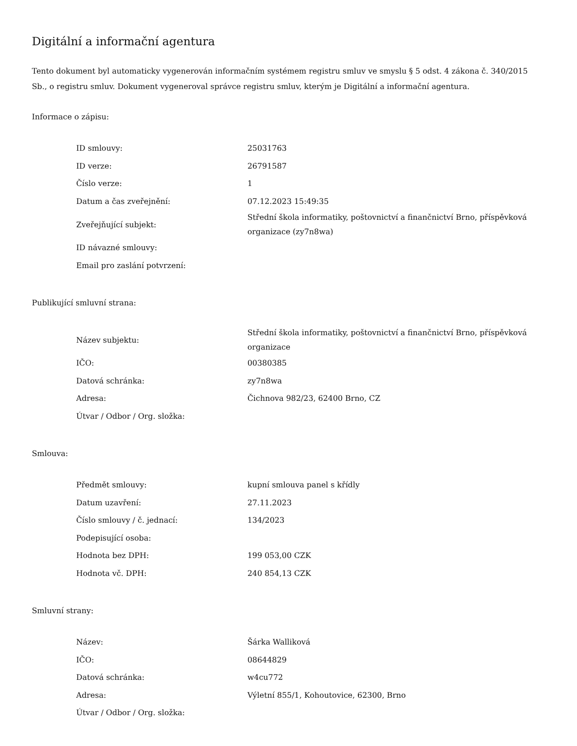Digitální a informační agentura
Tento dokument byl automaticky vygenerován informačním systémem registru smluv ve smyslu § 5 odst. 4 zákona č. 340/2015 Sb., o registru smluv. Dokument vygeneroval správce registru smluv, kterým je Digitální a informační agentura.
Informace o zápisu:
| ID smlouvy: | 25031763 |
| ID verze: | 26791587 |
| Číslo verze: | 1 |
| Datum a čas zveřejnění: | 07.12.2023 15:49:35 |
| Zveřejňující subjekt: | Střední škola informatiky, poštovnictví a finančnictví Brno, příspěvková organizace (zy7n8wa) |
| ID návazné smlouvy: | |
| Email pro zaslání potvrzení: | |
Publikující smluvní strana:
| Název subjektu: | Střední škola informatiky, poštovnictví a finančnictví Brno, příspěvková organizace |
| IČO: | 00380385 |
| Datová schránka: | zy7n8wa |
| Adresa: | Čichnova 982/23, 62400 Brno, CZ |
| Útvar / Odbor / Org. složka: | |
Smlouva:
| Předmět smlouvy: | kupní smlouva panel s křídly |
| Datum uzavření: | 27.11.2023 |
| Číslo smlouvy / č. jednací: | 134/2023 |
| Podepisující osoba: | |
| Hodnota bez DPH: | 199 053,00 CZK |
| Hodnota vč. DPH: | 240 854,13 CZK |
Smluvní strany:
| Název: | Šárka Walliková |
| IČO: | 08644829 |
| Datová schránka: | w4cu772 |
| Adresa: | Výletní 855/1, Kohoutovice, 62300, Brno |
| Útvar / Odbor / Org. složka: | |